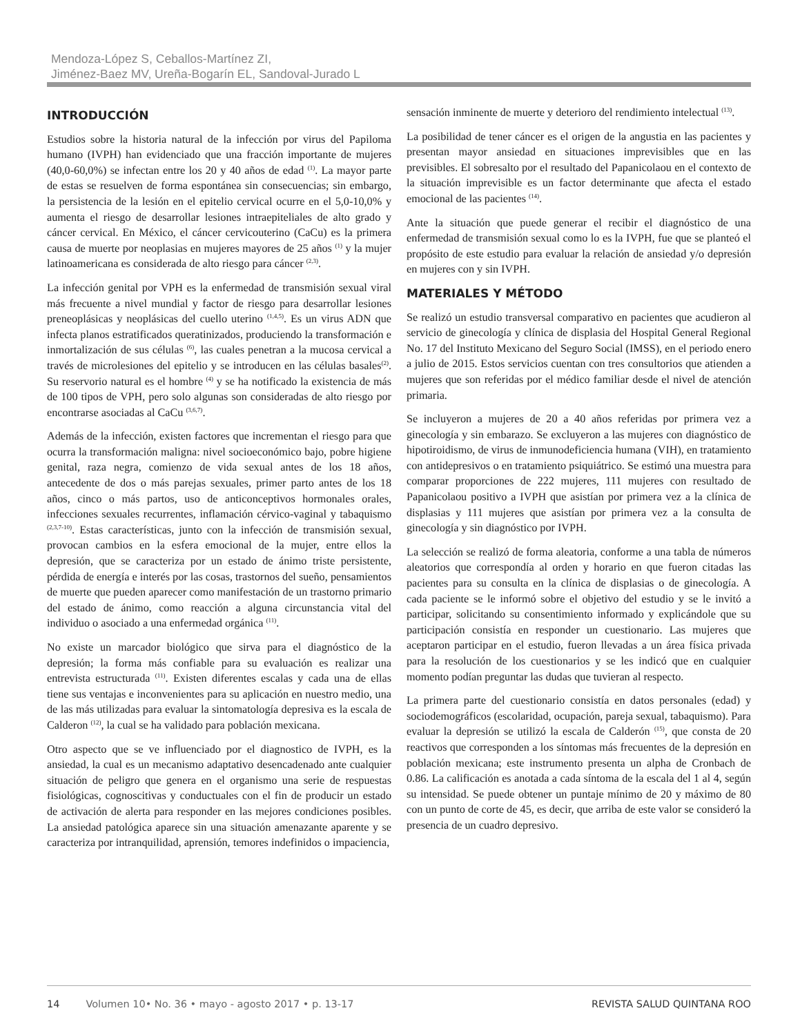Mendoza-López S, Ceballos-Martínez ZI,
Jiménez-Baez MV, Ureña-Bogarín EL, Sandoval-Jurado L
INTRODUCCIÓN
Estudios sobre la historia natural de la infección por virus del Papiloma humano (IVPH) han evidenciado que una fracción importante de mujeres (40,0-60,0%) se infectan entre los 20 y 40 años de edad <sup>(1)</sup>. La mayor parte de estas se resuelven de forma espontánea sin consecuencias; sin embargo, la persistencia de la lesión en el epitelio cervical ocurre en el 5,0-10,0% y aumenta el riesgo de desarrollar lesiones intraepiteliales de alto grado y cáncer cervical. En México, el cáncer cervicouterino (CaCu) es la primera causa de muerte por neoplasias en mujeres mayores de 25 años <sup>(1)</sup> y la mujer latinoamericana es considerada de alto riesgo para cáncer <sup>(2,3)</sup>.
La infección genital por VPH es la enfermedad de transmisión sexual viral más frecuente a nivel mundial y factor de riesgo para desarrollar lesiones preneoplásicas y neoplásicas del cuello uterino <sup>(1,4,5)</sup>. Es un virus ADN que infecta planos estratificados queratinizados, produciendo la transformación e inmortalización de sus células <sup>(6)</sup>, las cuales penetran a la mucosa cervical a través de microlesiones del epitelio y se introducen en las células basales<sup>(2)</sup>. Su reservorio natural es el hombre <sup>(4)</sup> y se ha notificado la existencia de más de 100 tipos de VPH, pero solo algunas son consideradas de alto riesgo por encontrarse asociadas al CaCu <sup>(3,6,7)</sup>.
Además de la infección, existen factores que incrementan el riesgo para que ocurra la transformación maligna: nivel socioeconómico bajo, pobre higiene genital, raza negra, comienzo de vida sexual antes de los 18 años, antecedente de dos o más parejas sexuales, primer parto antes de los 18 años, cinco o más partos, uso de anticonceptivos hormonales orales, infecciones sexuales recurrentes, inflamación cérvico-vaginal y tabaquismo <sup>(2,3,7-10)</sup>. Estas características, junto con la infección de transmisión sexual, provocan cambios en la esfera emocional de la mujer, entre ellos la depresión, que se caracteriza por un estado de ánimo triste persistente, pérdida de energía e interés por las cosas, trastornos del sueño, pensamientos de muerte que pueden aparecer como manifestación de un trastorno primario del estado de ánimo, como reacción a alguna circunstancia vital del individuo o asociado a una enfermedad orgánica <sup>(11)</sup>.
No existe un marcador biológico que sirva para el diagnóstico de la depresión; la forma más confiable para su evaluación es realizar una entrevista estructurada <sup>(11)</sup>. Existen diferentes escalas y cada una de ellas tiene sus ventajas e inconvenientes para su aplicación en nuestro medio, una de las más utilizadas para evaluar la sintomatología depresiva es la escala de Calderon <sup>(12)</sup>, la cual se ha validado para población mexicana.
Otro aspecto que se ve influenciado por el diagnostico de IVPH, es la ansiedad, la cual es un mecanismo adaptativo desencadenado ante cualquier situación de peligro que genera en el organismo una serie de respuestas fisiológicas, cognoscitivas y conductuales con el fin de producir un estado de activación de alerta para responder en las mejores condiciones posibles. La ansiedad patológica aparece sin una situación amenazante aparente y se caracteriza por intranquilidad, aprensión, temores indefinidos o impaciencia,
sensación inminente de muerte y deterioro del rendimiento intelectual <sup>(13)</sup>.
La posibilidad de tener cáncer es el origen de la angustia en las pacientes y presentan mayor ansiedad en situaciones imprevisibles que en las previsibles. El sobresalto por el resultado del Papanicolaou en el contexto de la situación imprevisible es un factor determinante que afecta el estado emocional de las pacientes <sup>(14)</sup>.
Ante la situación que puede generar el recibir el diagnóstico de una enfermedad de transmisión sexual como lo es la IVPH, fue que se planteó el propósito de este estudio para evaluar la relación de ansiedad y/o depresión en mujeres con y sin IVPH.
MATERIALES Y MÉTODO
Se realizó un estudio transversal comparativo en pacientes que acudieron al servicio de ginecología y clínica de displasia del Hospital General Regional No. 17 del Instituto Mexicano del Seguro Social (IMSS), en el periodo enero a julio de 2015. Estos servicios cuentan con tres consultorios que atienden a mujeres que son referidas por el médico familiar desde el nivel de atención primaria.
Se incluyeron a mujeres de 20 a 40 años referidas por primera vez a ginecología y sin embarazo. Se excluyeron a las mujeres con diagnóstico de hipotiroidismo, de virus de inmunodeficiencia humana (VIH), en tratamiento con antidepresivos o en tratamiento psiquiátrico. Se estimó una muestra para comparar proporciones de 222 mujeres, 111 mujeres con resultado de Papanicolaou positivo a IVPH que asistían por primera vez a la clínica de displasias y 111 mujeres que asistían por primera vez a la consulta de ginecología y sin diagnóstico por IVPH.
La selección se realizó de forma aleatoria, conforme a una tabla de números aleatorios que correspondía al orden y horario en que fueron citadas las pacientes para su consulta en la clínica de displasias o de ginecología. A cada paciente se le informó sobre el objetivo del estudio y se le invitó a participar, solicitando su consentimiento informado y explicándole que su participación consistía en responder un cuestionario. Las mujeres que aceptaron participar en el estudio, fueron llevadas a un área física privada para la resolución de los cuestionarios y se les indicó que en cualquier momento podían preguntar las dudas que tuvieran al respecto.
La primera parte del cuestionario consistía en datos personales (edad) y sociodemográficos (escolaridad, ocupación, pareja sexual, tabaquismo). Para evaluar la depresión se utilizó la escala de Calderón <sup>(15)</sup>, que consta de 20 reactivos que corresponden a los síntomas más frecuentes de la depresión en población mexicana; este instrumento presenta un alpha de Cronbach de 0.86. La calificación es anotada a cada síntoma de la escala del 1 al 4, según su intensidad. Se puede obtener un puntaje mínimo de 20 y máximo de 80 con un punto de corte de 45, es decir, que arriba de este valor se consideró la presencia de un cuadro depresivo.
14 Volumen 10• No. 36 • mayo - agosto 2017 • p. 13-17 REVISTA SALUD QUINTANA ROO